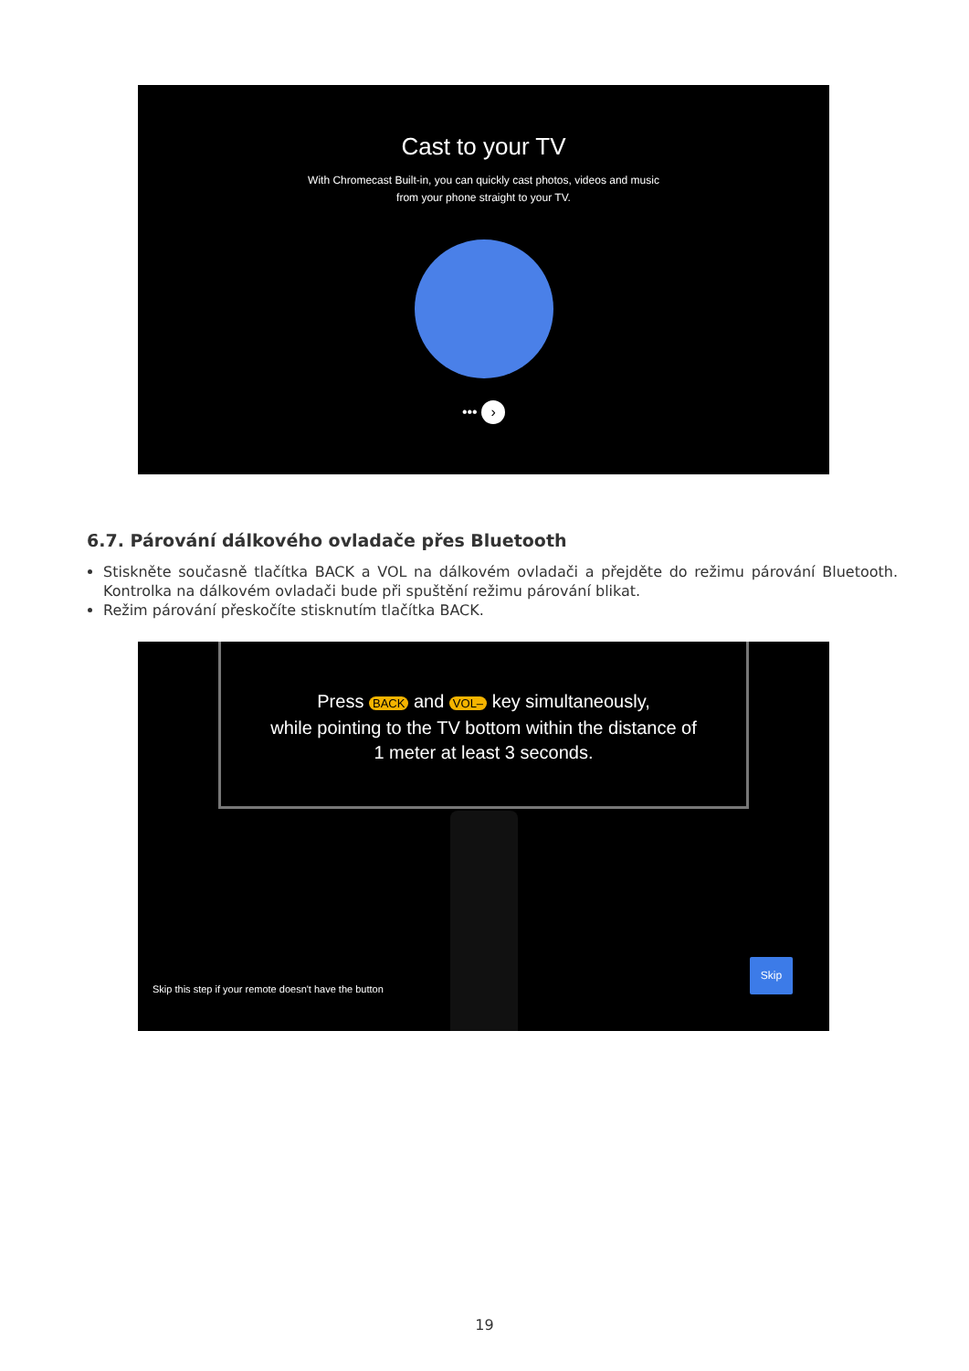Cast to your TV
With Chromecast Built-in, you can quickly cast photos, videos and music
from your phone straight to your TV.
••• ›
6.7. Párování dálkového ovladače přes Bluetooth
Stiskněte současně tlačítka BACK a VOL na dálkovém ovladači a přejděte do režimu párování Bluetooth. Kontrolka na dálkovém ovladači bude při spuštění režimu párování blikat.
Režim párování přeskočíte stisknutím tlačítka BACK.
Press BACK and VOL– key simultaneously,
while pointing to the TV bottom within the distance of
1 meter at least 3 seconds.
Skip this step if your remote doesn't have the button
Skip
19